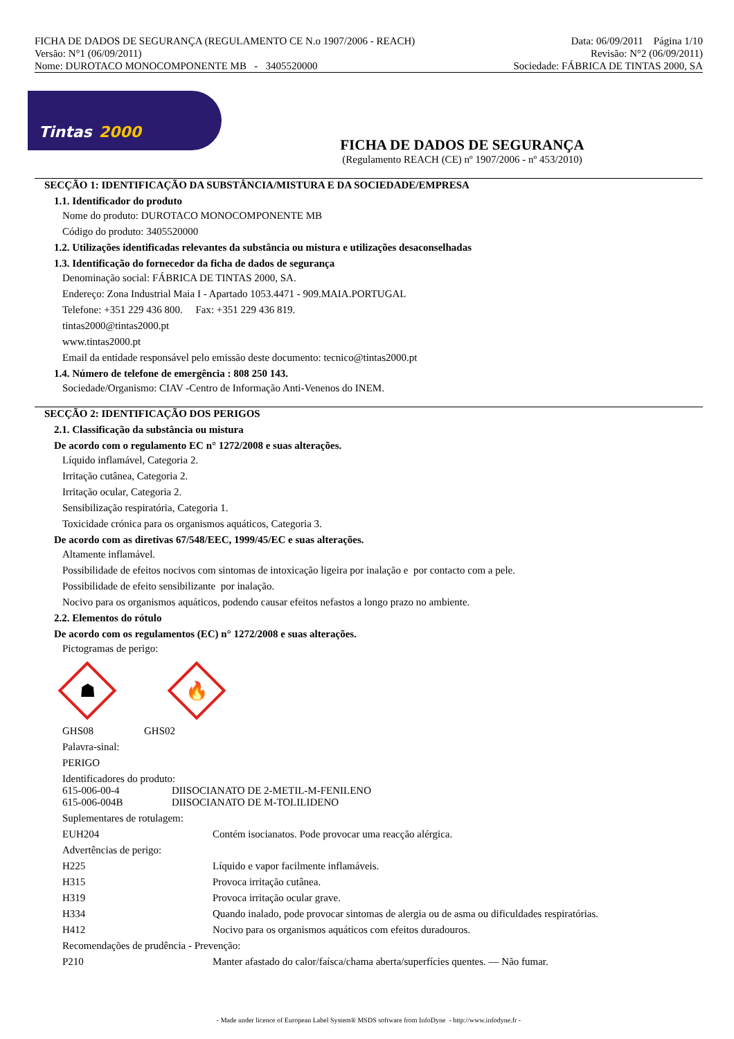FICHA DE DADOS DE SEGURANÇA (REGULAMENTO CE N.o 1907/2006 - REACH)
Versão: N°1 (06/09/2011)
Nome: DUROTACO MONOCOMPONENTE MB - 3405520000
Data: 06/09/2011 Página 1/10
Revisão: N°2 (06/09/2011)
Sociedade: FÁBRICA DE TINTAS 2000, SA
Tintas 2000
FICHA DE DADOS DE SEGURANÇA
(Regulamento REACH (CE) nº 1907/2006 - nº 453/2010)
SECÇÃO 1: IDENTIFICAÇÃO DA SUBSTÂNCIA/MISTURA E DA SOCIEDADE/EMPRESA
1.1. Identificador do produto
Nome do produto: DUROTACO MONOCOMPONENTE MB
Código do produto: 3405520000
1.2. Utilizações identificadas relevantes da substância ou mistura e utilizações desaconselhadas
1.3. Identificação do fornecedor da ficha de dados de segurança
Denominação social: FÁBRICA DE TINTAS 2000, SA.
Endereço: Zona Industrial Maia I - Apartado 1053.4471 - 909.MAIA.PORTUGAL
Telefone: +351 229 436 800. Fax: +351 229 436 819.
tintas2000@tintas2000.pt
www.tintas2000.pt
Email da entidade responsável pelo emissão deste documento: tecnico@tintas2000.pt
1.4. Número de telefone de emergência : 808 250 143.
Sociedade/Organismo: CIAV -Centro de Informação Anti-Venenos do INEM.
SECÇÃO 2: IDENTIFICAÇÃO DOS PERIGOS
2.1. Classificação da substância ou mistura
De acordo com o regulamento EC n° 1272/2008 e suas alterações.
Líquido inflamável, Categoria 2.
Irritação cutânea, Categoria 2.
Irritação ocular, Categoria 2.
Sensibilização respiratória, Categoria 1.
Toxicidade crónica para os organismos aquáticos, Categoria 3.
De acordo com as diretivas 67/548/EEC, 1999/45/EC e suas alterações.
Altamente inflamável.
Possibilidade de efeitos nocivos com sintomas de intoxicação ligeira por inalação e por contacto com a pele.
Possibilidade de efeito sensibilizante por inalação.
Nocivo para os organismos aquáticos, podendo causar efeitos nefastos a longo prazo no ambiente.
2.2. Elementos do rótulo
De acordo com os regulamentos (EC) n° 1272/2008 e suas alterações.
Pictogramas de perigo:
☗
🔥
GHS08 GHS02
Palavra-sinal:
PERIGO
Identificadores do produto:
615-006-00-4 DIISOCIANATO DE 2-METIL-M-FENILENO
615-006-004B DIISOCIANATO DE M-TOLILIDENO
Suplementares de rotulagem:
EUH204 Contém isocianatos. Pode provocar uma reacção alérgica.
Advertências de perigo:
H225 Líquido e vapor facilmente inflamáveis.
H315 Provoca irritação cutânea.
H319 Provoca irritação ocular grave.
H334 Quando inalado, pode provocar sintomas de alergia ou de asma ou dificuldades respiratórias.
H412 Nocivo para os organismos aquáticos com efeitos duradouros.
Recomendações de prudência - Prevenção:
P210 Manter afastado do calor/faísca/chama aberta/superfícies quentes. — Não fumar.
- Made under licence of European Label System® MSDS software from InfoDyne - http://www.infodyne.fr -